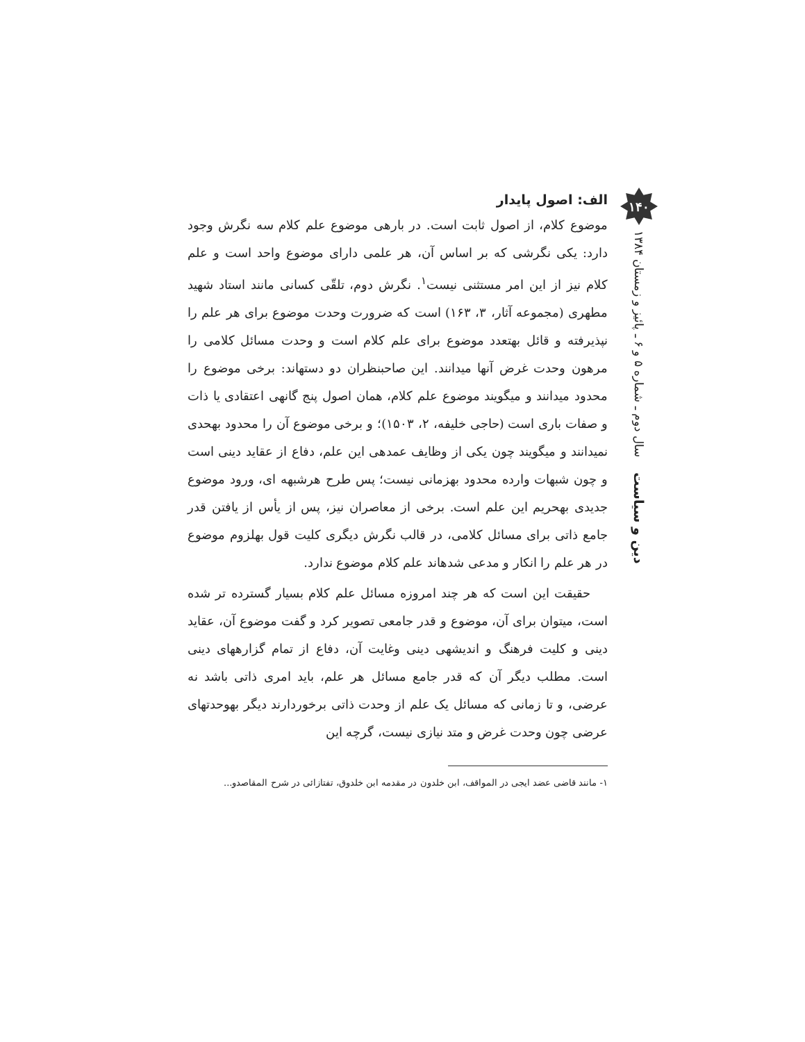۱۴۰
دین و سیاست سال دوم ـ شماره ۵ و ۶ ـ پائیز و زمستان ۱۳۸۴
الف: اصول پایدار
موضوع کلام، از اصول ثابت است. در بارهی موضوع علم کلام سه نگرش وجود دارد: یکی نگرشی که بر اساس آن، هر علمی دارای موضوع واحد است و علم کلام نیز از این امر مستثنی نیست<sup>۱</sup>. نگرش دوم، تلقّی کسانی مانند استاد شهید مطهری (مجموعه آثار، ۳، ۱۶۳) است که ضرورت وحدت موضوع برای هر علم را نپذیرفته و قائل بهتعدد موضوع برای علم کلام است و وحدت مسائل کلامی را مرهون وحدت غرض آنها میدانند. این صاحبنظران دو دستهاند: برخی موضوع را محدود میدانند و میگویند موضوع علم کلام، همان اصول پنج گانهی اعتقادی یا ذات و صفات باری است (حاجی خلیفه، ۲، ۱۵۰۳)؛ و برخی موضوع آن را محدود بهحدی نمیدانند و میگویند چون یکی از وظایف عمدهی این علم، دفاع از عقاید دینی است و چون شبهات وارده محدود بهزمانی نیست؛ پس طرح هرشبهه ای، ورود موضوع جدیدی بهحریم این علم است. برخی از معاصران نیز، پس از یأس از یافتن قدر جامع ذاتی برای مسائل کلامی، در قالب نگرش دیگری کلیت قول بهلزوم موضوع در هر علم را انکار و مدعی شدهاند علم کلام موضوع ندارد.
حقیقت این است که هر چند امروزه مسائل علم کلام بسیار گسترده تر شده است، میتوان برای آن، موضوع و قدر جامعی تصویر کرد و گفت موضوع آن، عقاید دینی و کلیت فرهنگ و اندیشهی دینی وغایت آن، دفاع از تمام گزارههای دینی است. مطلب دیگر آن که قدر جامع مسائل هر علم، باید امری ذاتی باشد نه عرضی، و تا زمانی که مسائل یک علم از وحدت ذاتی برخوردارند دیگر بهوحدتهای عرضی چون وحدت غرض و متد نیازی نیست، گرچه این
۱- مانند قاضی عضد ایجی در المواقف، ابن خلدون در مقدمه ابن خلدوق، تفتازائی در شرح المقاصدو...